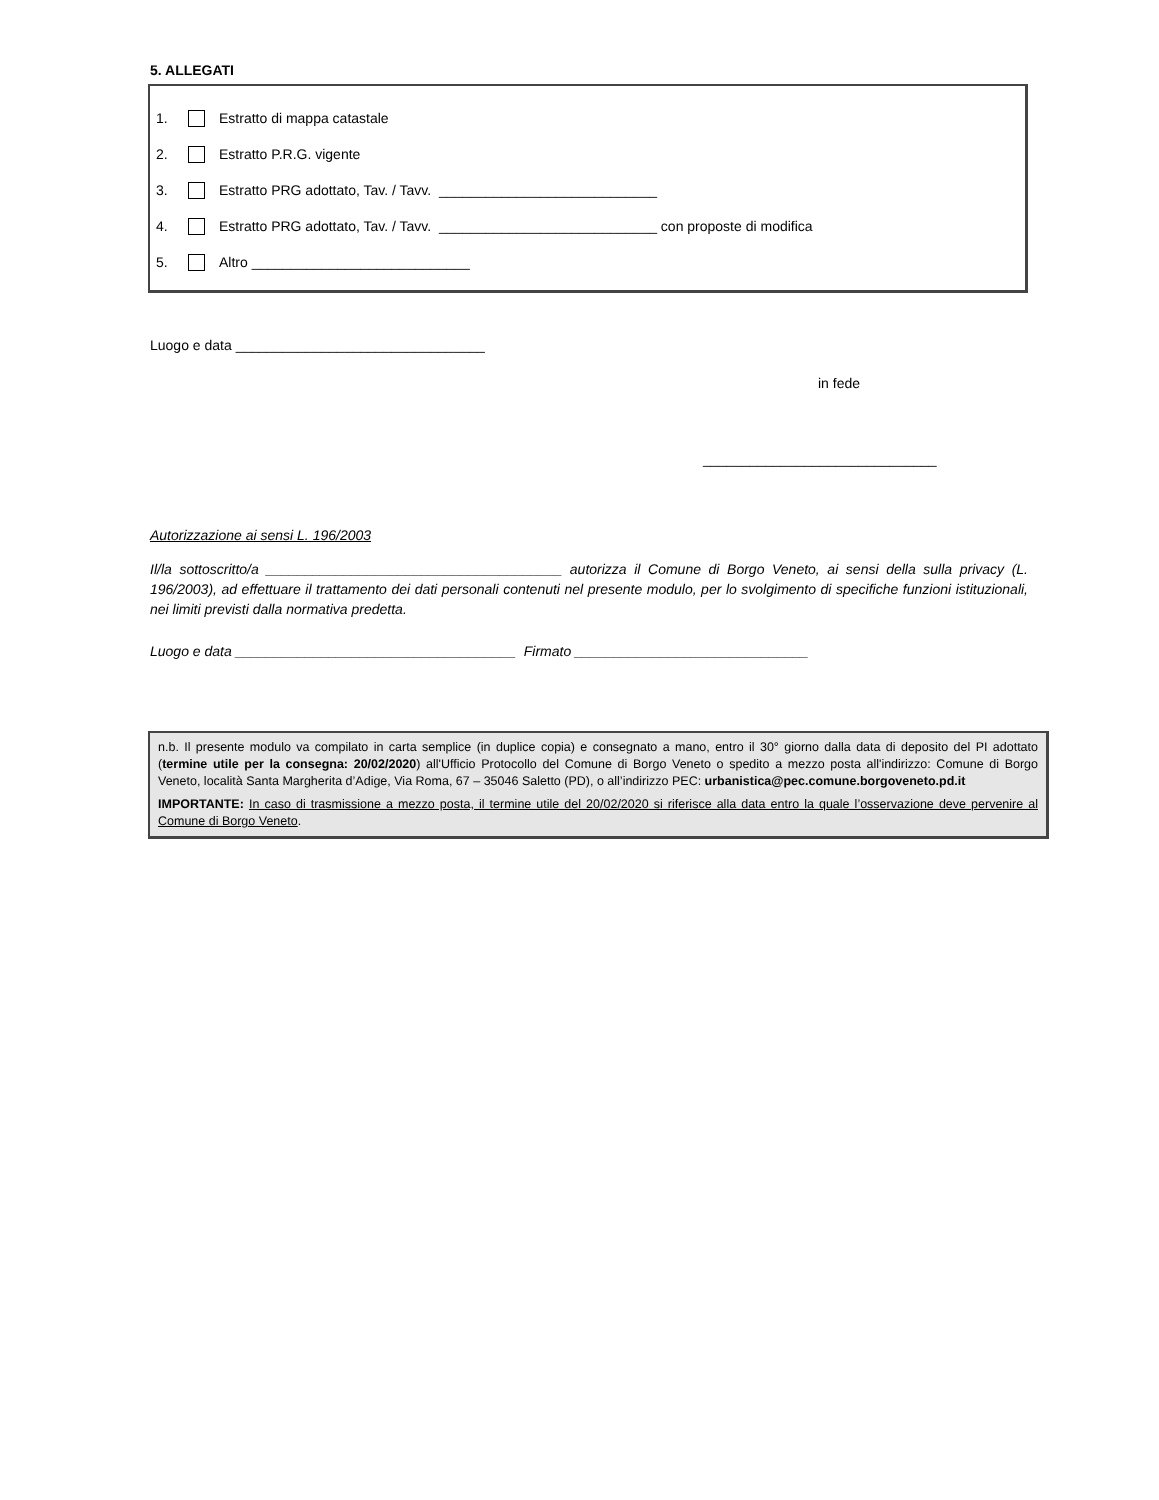5. ALLEGATI
1. Estratto di mappa catastale
2. Estratto P.R.G. vigente
3. Estratto PRG adottato, Tav. / Tavv. ____________________________
4. Estratto PRG adottato, Tav. / Tavv. ____________________________ con proposte di modifica
5. Altro ____________________________
Luogo e data ________________________________
in fede
______________________________
Autorizzazione ai sensi L. 196/2003
Il/la sottoscritto/a ______________________________________ autorizza il Comune di Borgo Veneto, ai sensi della sulla privacy (L. 196/2003), ad effettuare il trattamento dei dati personali contenuti nel presente modulo, per lo svolgimento di specifiche funzioni istituzionali, nei limiti previsti dalla normativa predetta.
Luogo e data ____________________________________ Firmato ______________________________
n.b. Il presente modulo va compilato in carta semplice (in duplice copia) e consegnato a mano, entro il 30° giorno dalla data di deposito del PI adottato (termine utile per la consegna: 20/02/2020) all'Ufficio Protocollo del Comune di Borgo Veneto o spedito a mezzo posta all'indirizzo: Comune di Borgo Veneto, località Santa Margherita d’Adige, Via Roma, 67 – 35046 Saletto (PD), o all’indirizzo PEC: urbanistica@pec.comune.borgoveneto.pd.it
IMPORTANTE: In caso di trasmissione a mezzo posta, il termine utile del 20/02/2020 si riferisce alla data entro la quale l’osservazione deve pervenire al Comune di Borgo Veneto.